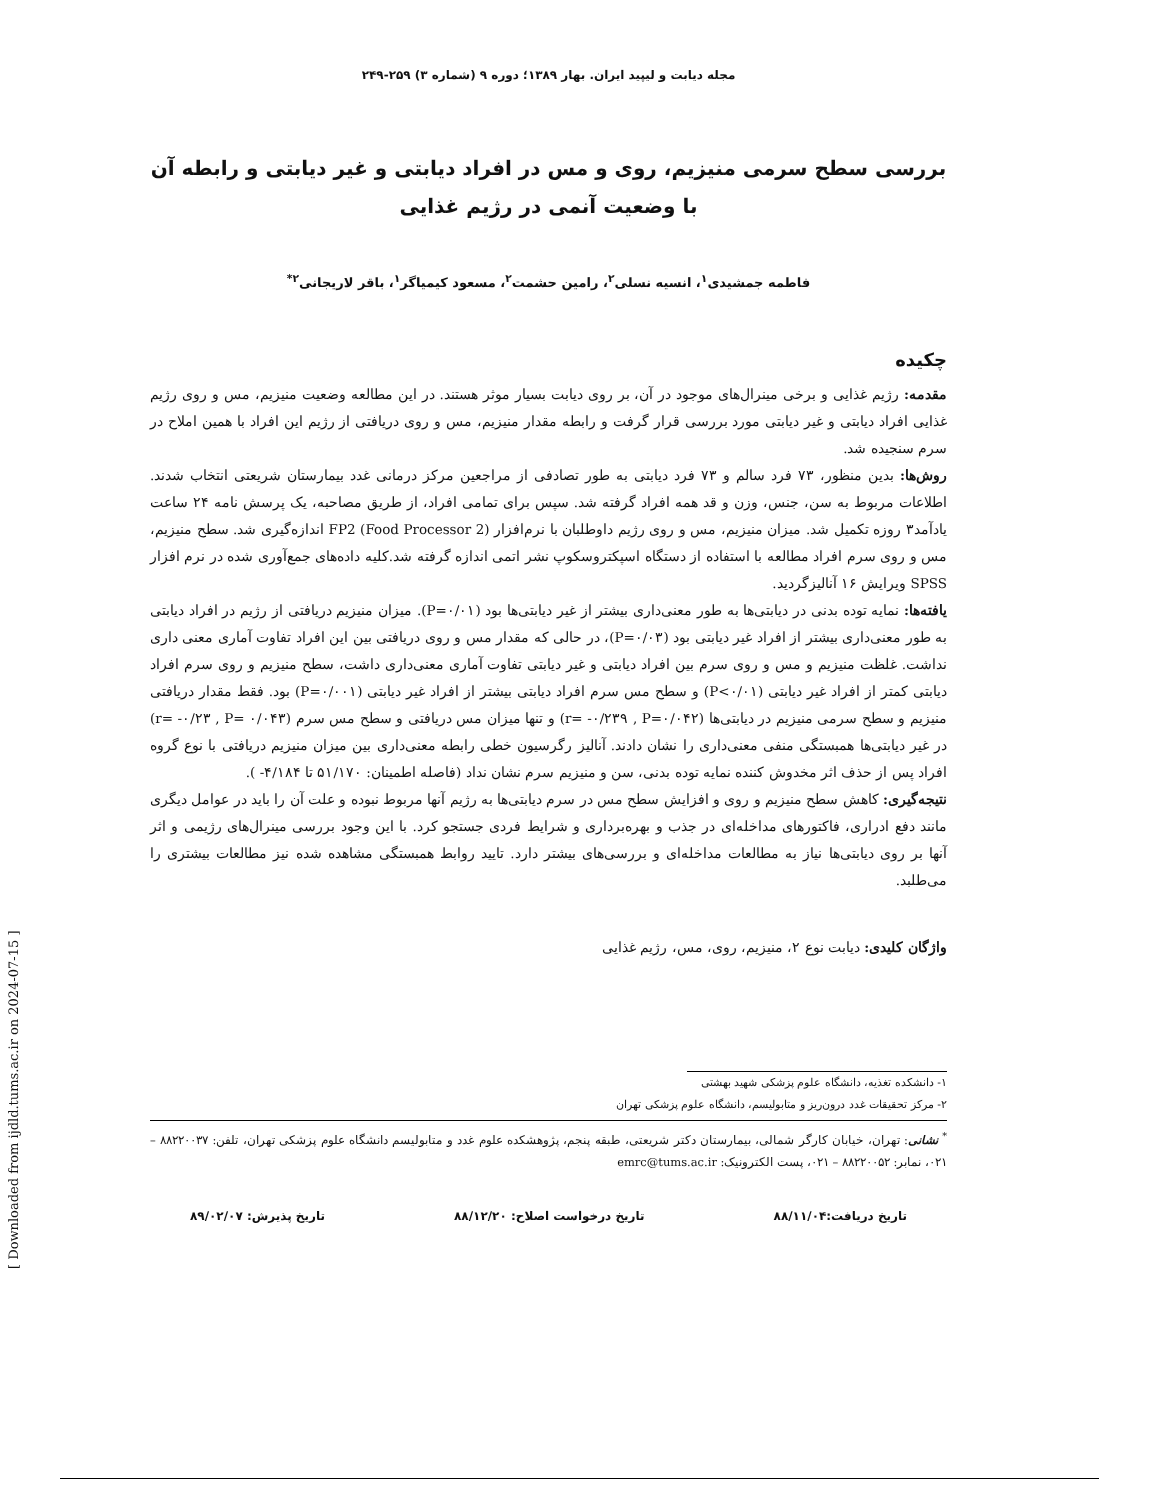مجله دیابت و لیپید ایران. بهار ۱۳۸۹؛ دوره ۹ (شماره ۳) ۲۵۹-۲۴۹
بررسی سطح سرمی منیزیم، روی و مس در افراد دیابتی و غیر دیابتی و رابطه آن با وضعیت آنمی در رژیم غذایی
فاطمه جمشیدی<sup>۱</sup>، انسیه نسلی<sup>۲</sup>، رامین حشمت<sup>۲</sup>، مسعود کیمیاگر<sup>۱</sup>، باقر لاریجانی<sup>۲*</sup>
چکیده
مقدمه: رژیم غذایی و برخی مینرال‌های موجود در آن، بر روی دیابت بسیار موثر هستند. در این مطالعه وضعیت منیزیم، مس و روی رژیم غذایی افراد دیابتی و غیر دیابتی مورد بررسی قرار گرفت و رابطه مقدار منیزیم، مس و روی دریافتی از رژیم این افراد با همین املاح در سرم سنجیده شد.
روش‌ها: بدین منظور، ۷۳ فرد سالم و ۷۳ فرد دیابتی به طور تصادفی از مراجعین مرکز درمانی غدد بیمارستان شریعتی انتخاب شدند. اطلاعات مربوط به سن، جنس، وزن و قد همه افراد گرفته شد. سپس برای تمامی افراد، از طریق مصاحبه، یک پرسش نامه ۲۴ ساعت یادآمد۳ روزه تکمیل شد. میزان منیزیم، مس و روی رژیم داوطلبان با نرم‌افزار FP2 (Food Processor 2) اندازه‌گیری شد. سطح منیزیم، مس و روی سرم افراد مطالعه با استفاده از دستگاه اسپکتروسکوپ نشر اتمی اندازه گرفته شد.کلیه داده‌های جمع‌آوری شده در نرم افزار SPSS ویرایش ۱۶ آنالیزگردید.
یافته‌ها: نمایه توده بدنی در دیابتی‌ها به طور معنی‌داری بیشتر از غیر دیابتی‌ها بود (P=۰/۰۱). میزان منیزیم دریافتی از رژیم در افراد دیابتی به طور معنی‌داری بیشتر از افراد غیر دیابتی بود (P=۰/۰۳)، در حالی که مقدار مس و روی دریافتی بین این افراد تفاوت آماری معنی داری نداشت. غلظت منیزیم و مس و روی سرم بین افراد دیابتی و غیر دیابتی تفاوت آماری معنی‌داری داشت، سطح منیزیم و روی سرم افراد دیابتی کمتر از افراد غیر دیابتی (P<۰/۰۱) و سطح مس سرم افراد دیابتی بیشتر از افراد غیر دیابتی (P=۰/۰۰۱) بود. فقط مقدار دریافتی منیزیم و سطح سرمی منیزیم در دیابتی‌ها (r= -۰/۲۳۹ , P=۰/۰۴۲) و تنها میزان مس دریافتی و سطح مس سرم (r= -۰/۲۳ , P= ۰/۰۴۳) در غیر دیابتی‌ها همبستگی منفی معنی‌داری را نشان دادند. آنالیز رگرسیون خطی رابطه معنی‌داری بین میزان منیزیم دریافتی با نوع گروه افراد پس از حذف اثر مخدوش کننده نمایه توده بدنی، سن و منیزیم سرم نشان نداد (فاصله اطمینان: ۵۱/۱۷۰ تا ۴/۱۸۴- ).
نتیجه‌گیری: کاهش سطح منیزیم و روی و افزایش سطح مس در سرم دیابتی‌ها به رژیم آنها مربوط نبوده و علت آن را باید در عوامل دیگری مانند دفع ادراری، فاکتورهای مداخله‌ای در جذب و بهره‌برداری و شرایط فردی جستجو کرد. با این وجود بررسی مینرال‌های رژیمی و اثر آنها بر روی دیابتی‌ها نیاز به مطالعات مداخله‌ای و بررسی‌های بیشتر دارد. تایید روابط همبستگی مشاهده شده نیز مطالعات بیشتری را می‌طلبد.
واژگان کلیدی: دیابت نوع ۲، منیزیم، روی، مس، رژیم غذایی
۱- دانشکده تغذیه، دانشگاه علوم پزشکی شهید بهشتی
۲- مرکز تحقیقات غدد درون‌ریز و متابولیسم، دانشگاه علوم پزشکی تهران
<sup>*</sup> نشانی: تهران، خیابان کارگر شمالی، بیمارستان دکتر شریعتی، طبقه پنجم، پژوهشکده علوم غدد و متابولیسم دانشگاه علوم پزشکی تهران، تلفن: ۸۸۲۲۰۰۳۷ – ۰۲۱، نمابر: ۸۸۲۲۰۰۵۲ – ۰۲۱، پست الکترونیک: emrc@tums.ac.ir
تاریخ دریافت:۸۸/۱۱/۰۴ تاریخ درخواست اصلاح: ۸۸/۱۲/۲۰ تاریخ پذیرش: ۸۹/۰۲/۰۷
[ Downloaded from ijdld.tums.ac.ir on 2024-07-15 ]